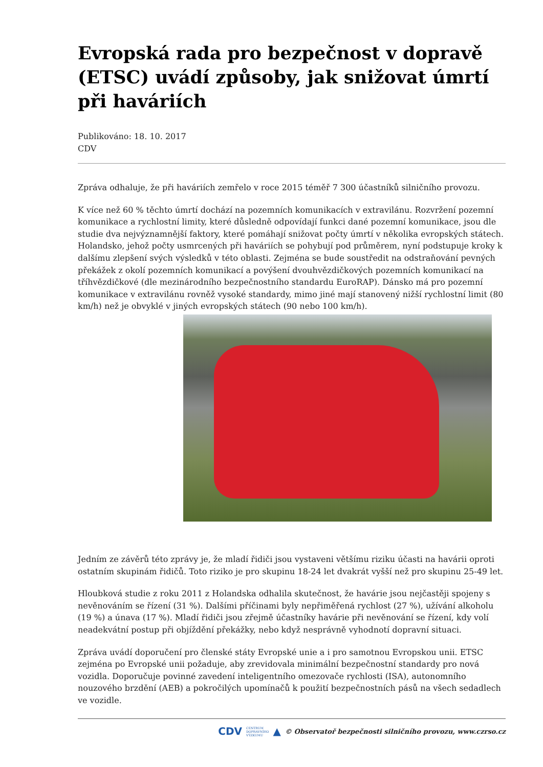Evropská rada pro bezpečnost v dopravě (ETSC) uvádí způsoby, jak snižovat úmrtí při haváriích
Publikováno: 18. 10. 2017
CDV
Zpráva odhaluje, že při haváriích zemřelo v roce 2015 téměř 7 300 účastníků silničního provozu.
K více než 60 % těchto úmrtí dochází na pozemních komunikacích v extravilánu. Rozvržení pozemní komunikace a rychlostní limity, které důsledně odpovídají funkci dané pozemní komunikace, jsou dle studie dva nejvýznamnější faktory, které pomáhají snižovat počty úmrtí v několika evropských státech. Holandsko, jehož počty usmrcených při haváriích se pohybují pod průměrem, nyní podstupuje kroky k dalšímu zlepšení svých výsledků v této oblasti. Zejména se bude soustředit na odstraňování pevných překážek z okolí pozemních komunikací a povýšení dvouhvězdičkových pozemních komunikací na tříhvězdičkové (dle mezinárodního bezpečnostního standardu EuroRAP). Dánsko má pro pozemní komunikace v extravilánu rovněž vysoké standardy, mimo jiné mají stanovený nižší rychlostní limit (80 km/h) než je obvyklé v jiných evropských státech (90 nebo 100 km/h).
Jedním ze závěrů této zprávy je, že mladí řidiči jsou vystaveni většímu riziku účasti na havárii oproti ostatním skupinám řidičů. Toto riziko je pro skupinu 18-24 let dvakrát vyšší než pro skupinu 25-49 let.
Hloubková studie z roku 2011 z Holandska odhalila skutečnost, že havárie jsou nejčastěji spojeny s nevěnováním se řízení (31 %). Dalšími příčinami byly nepřiměřená rychlost (27 %), užívání alkoholu (19 %) a únava (17 %). Mladí řidiči jsou zřejmě účastníky havárie při nevěnování se řízení, kdy volí neadekvátní postup při objíždění překážky, nebo když nesprávně vyhodnotí dopravní situaci.
Zpráva uvádí doporučení pro členské státy Evropské unie a i pro samotnou Evropskou unii. ETSC zejména po Evropské unii požaduje, aby zrevidovala minimální bezpečnostní standardy pro nová vozidla. Doporučuje povinné zavedení inteligentního omezovače rychlosti (ISA), autonomního nouzového brzdění (AEB) a pokročilých upomínačů k použití bezpečnostních pásů na všech sedadlech ve vozidle.
CDV CENTRUM
DOPRAVNÍHO
VÝZKUMU ▲ © Observatoř bezpečnosti silničního provozu, www.czrso.cz